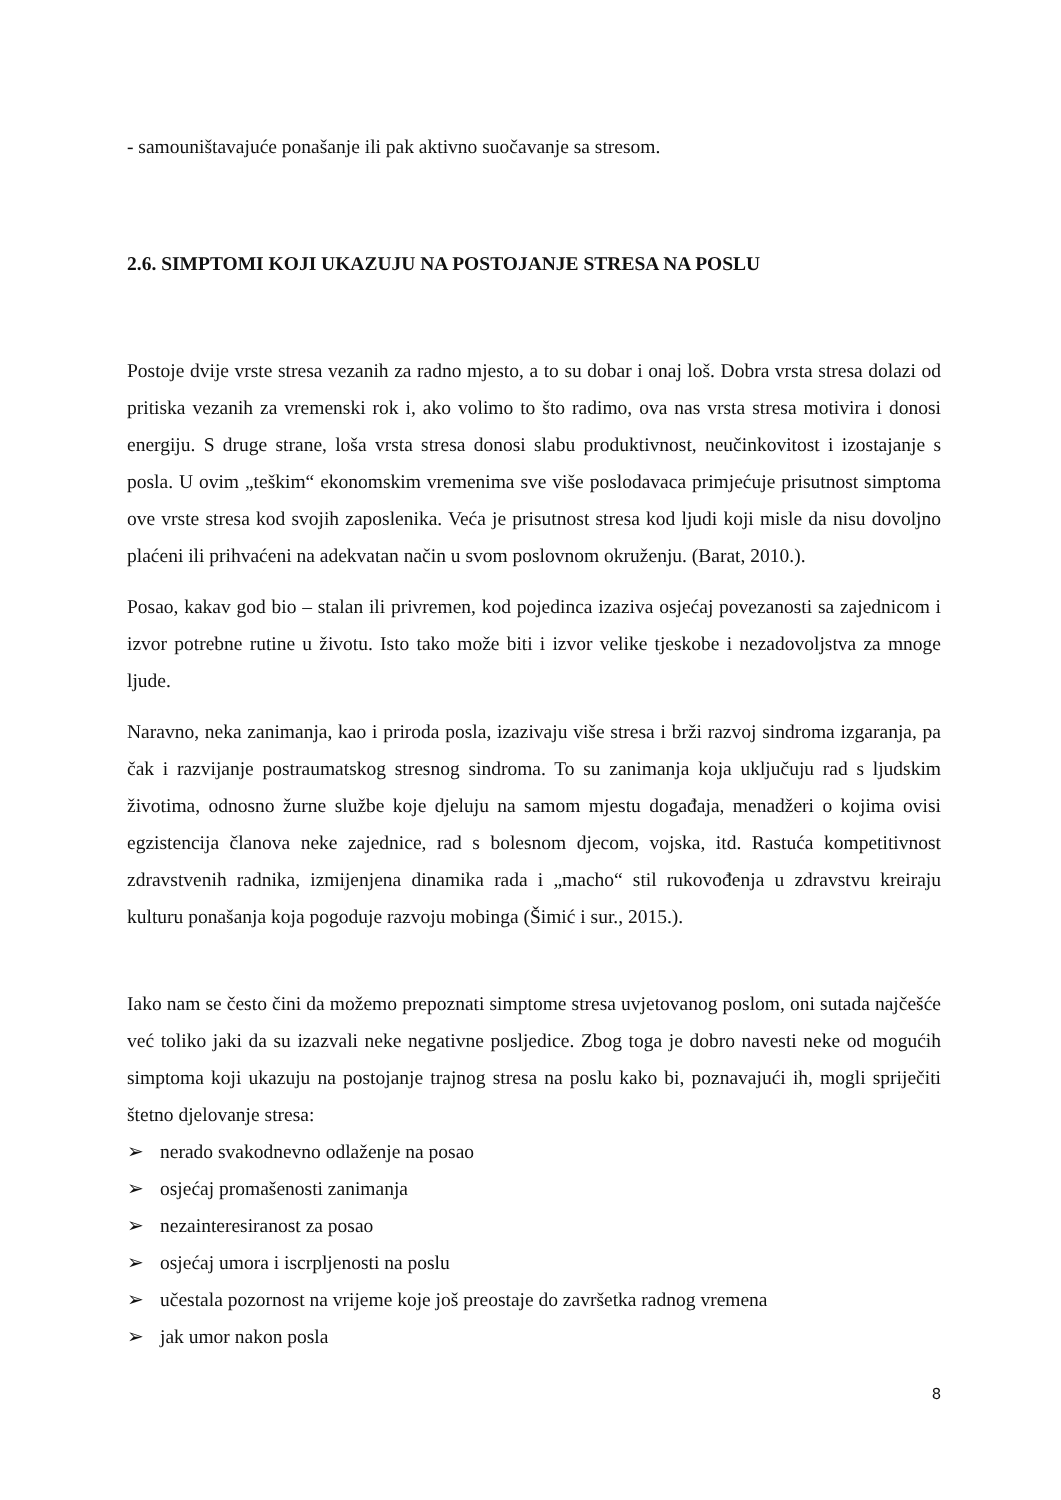- samouništavajuće ponašanje ili pak aktivno suočavanje sa stresom.
2.6. SIMPTOMI KOJI UKAZUJU NA POSTOJANJE STRESA NA POSLU
Postoje dvije vrste stresa vezanih za radno mjesto, a to su dobar i onaj loš. Dobra vrsta stresa dolazi od pritiska vezanih za vremenski rok i, ako volimo to što radimo, ova nas vrsta stresa motivira i donosi energiju. S druge strane, loša vrsta stresa donosi slabu produktivnost, neučinkovitost i izostajanje s posla. U ovim „teškim“ ekonomskim vremenima sve više poslodavaca primjećuje prisutnost simptoma ove vrste stresa kod svojih zaposlenika. Veća je prisutnost stresa kod ljudi koji misle da nisu dovoljno plaćeni ili prihvaćeni na adekvatan način u svom poslovnom okruženju. (Barat, 2010.).
Posao, kakav god bio – stalan ili privremen, kod pojedinca izaziva osjećaj povezanosti sa zajednicom i izvor potrebne rutine u životu. Isto tako može biti i izvor velike tjeskobe i nezadovoljstva za mnoge ljude.
Naravno, neka zanimanja, kao i priroda posla, izazivaju više stresa i brži razvoj sindroma izgaranja, pa čak i razvijanje postraumatskog stresnog sindroma. To su zanimanja koja uključuju rad s ljudskim životima, odnosno žurne službe koje djeluju na samom mjestu događaja, menadžeri o kojima ovisi egzistencija članova neke zajednice, rad s bolesnom djecom, vojska, itd. Rastuća kompetitivnost zdravstvenih radnika, izmijenjena dinamika rada i „macho“ stil rukovođenja u zdravstvu kreiraju kulturu ponašanja koja pogoduje razvoju mobinga (Šimić i sur., 2015.).
Iako nam se često čini da možemo prepoznati simptome stresa uvjetovanog poslom, oni sutada najčešće već toliko jaki da su izazvali neke negativne posljedice. Zbog toga je dobro navesti neke od mogućih simptoma koji ukazuju na postojanje trajnog stresa na poslu kako bi, poznavajući ih, mogli spriječiti štetno djelovanje stresa:
➢ nerado svakodnevno odlaženje na posao
➢ osjećaj promašenosti zanimanja
➢ nezainteresiranost za posao
➢ osjećaj umora i iscrpljenosti na poslu
➢ učestala pozornost na vrijeme koje još preostaje do završetka radnog vremena
➢ jak umor nakon posla
8